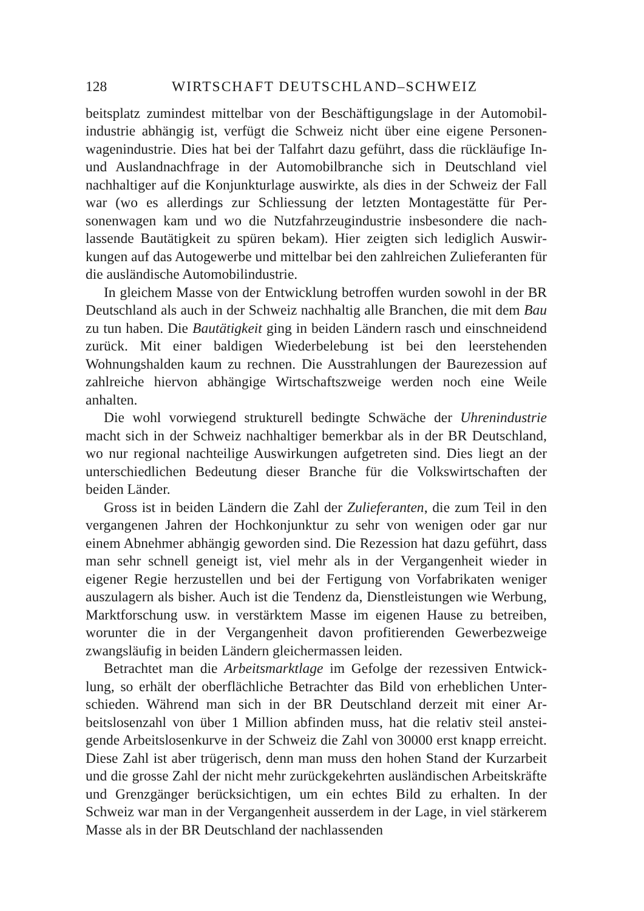128 WIRTSCHAFT DEUTSCHLAND–SCHWEIZ
beitsplatz zumindest mittelbar von der Beschäftigungslage in der Automobil­industrie abhängig ist, verfügt die Schweiz nicht über eine eigene Personen­wagenindustrie. Dies hat bei der Talfahrt dazu geführt, dass die rückläufige In- und Auslandnachfrage in der Automobilbranche sich in Deutschland viel nachhaltiger auf die Konjunkturlage auswirkte, als dies in der Schweiz der Fall war (wo es allerdings zur Schliessung der letzten Montagestätte für Per­sonenwagen kam und wo die Nutzfahrzeugindustrie insbesondere die nach­lassende Bautätigkeit zu spüren bekam). Hier zeigten sich lediglich Auswir­kungen auf das Autogewerbe und mittelbar bei den zahlreichen Zulieferanten für die ausländische Automobilindustrie.
In gleichem Masse von der Entwicklung betroffen wurden sowohl in der BR Deutschland als auch in der Schweiz nachhaltig alle Branchen, die mit dem Bau zu tun haben. Die Bautätigkeit ging in beiden Ländern rasch und einschneidend zurück. Mit einer baldigen Wiederbelebung ist bei den leer­stehenden Wohnungshalden kaum zu rechnen. Die Ausstrahlungen der Bau­rezession auf zahlreiche hiervon abhängige Wirtschaftszweige werden noch eine Weile anhalten.
Die wohl vorwiegend strukturell bedingte Schwäche der Uhrenindustrie macht sich in der Schweiz nachhaltiger bemerkbar als in der BR Deutsch­land, wo nur regional nachteilige Auswirkungen aufgetreten sind. Dies liegt an der unterschiedlichen Bedeutung dieser Branche für die Volkswirtschaften der beiden Länder.
Gross ist in beiden Ländern die Zahl der Zulieferanten, die zum Teil in den vergangenen Jahren der Hochkonjunktur zu sehr von wenigen oder gar nur einem Abnehmer abhängig geworden sind. Die Rezession hat dazu ge­führt, dass man sehr schnell geneigt ist, viel mehr als in der Vergangenheit wieder in eigener Regie herzustellen und bei der Fertigung von Vorfabrikaten weniger auszulagern als bisher. Auch ist die Tendenz da, Dienstleistungen wie Werbung, Marktforschung usw. in verstärktem Masse im eigenen Hause zu betreiben, worunter die in der Vergangenheit davon profitierenden Ge­werbezweige zwangsläufig in beiden Ländern gleichermassen leiden.
Betrachtet man die Arbeitsmarktlage im Gefolge der rezessiven Entwick­lung, so erhält der oberflächliche Betrachter das Bild von erheblichen Unter­schieden. Während man sich in der BR Deutschland derzeit mit einer Ar­beitslosenzahl von über 1 Million abfinden muss, hat die relativ steil anstei­gende Arbeitslosenkurve in der Schweiz die Zahl von 30000 erst knapp erreicht. Diese Zahl ist aber trügerisch, denn man muss den hohen Stand der Kurzarbeit und die grosse Zahl der nicht mehr zurückgekehrten ausländi­schen Arbeitskräfte und Grenzgänger berücksichtigen, um ein echtes Bild zu erhalten. In der Schweiz war man in der Vergangenheit ausserdem in der Lage, in viel stärkerem Masse als in der BR Deutschland der nachlassenden